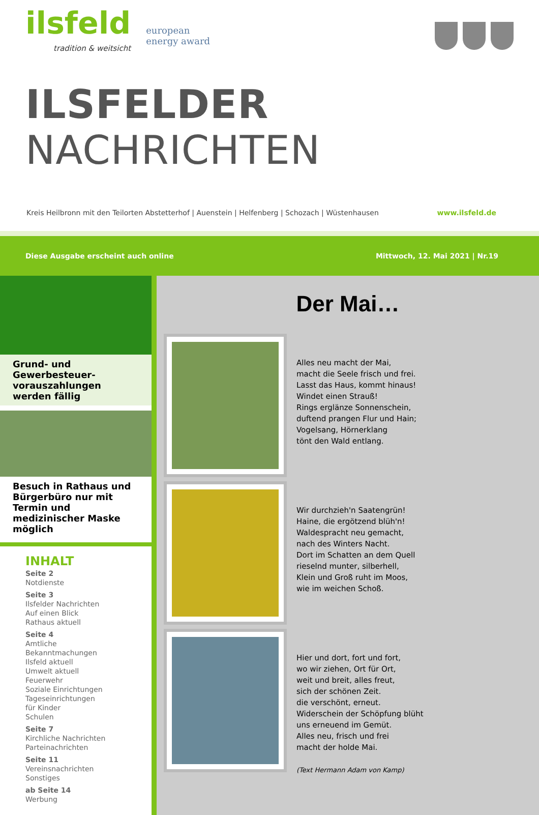ilsfeld
tradition & weitsicht
european
energy award
ILSFELDER NACHRICHTEN
Kreis Heilbronn mit den Teilorten Abstetterhof | Auenstein | Helfenberg | Schozach | Wüstenhausen www.ilsfeld.de
Diese Ausgabe erscheint auch online Mittwoch, 12. Mai 2021 | Nr.19
Grund- und Gewerbesteuer-vorauszahlungen werden fällig
Besuch in Rathaus und Bürgerbüro nur mit Termin und medizinischer Maske möglich
INHALT
Seite 2
Notdienste
Seite 3
Ilsfelder Nachrichten
Auf einen Blick
Rathaus aktuell
Seite 4
Amtliche Bekanntmachungen
Ilsfeld aktuell
Umwelt aktuell
Feuerwehr
Soziale Einrichtungen
Tageseinrichtungen
für Kinder
Schulen
Seite 7
Kirchliche Nachrichten
Parteinachrichten
Seite 11
Vereinsnachrichten
Sonstiges
ab Seite 14
Werbung
Der Mai…
Alles neu macht der Mai,
macht die Seele frisch und frei.
Lasst das Haus, kommt hinaus!
Windet einen Strauß!
Rings erglänze Sonnenschein,
duftend prangen Flur und Hain;
Vogelsang, Hörnerklang
tönt den Wald entlang.
Wir durchzieh'n Saatengrün!
Haine, die ergötzend blüh'n!
Waldespracht neu gemacht,
nach des Winters Nacht.
Dort im Schatten an dem Quell
rieselnd munter, silberhell,
Klein und Groß ruht im Moos,
wie im weichen Schoß.
Hier und dort, fort und fort,
wo wir ziehen, Ort für Ort,
weit und breit, alles freut,
sich der schönen Zeit.
die verschönt, erneut.
Widerschein der Schöpfung blüht
uns erneuend im Gemüt.
Alles neu, frisch und frei
macht der holde Mai.
(Text Hermann Adam von Kamp)